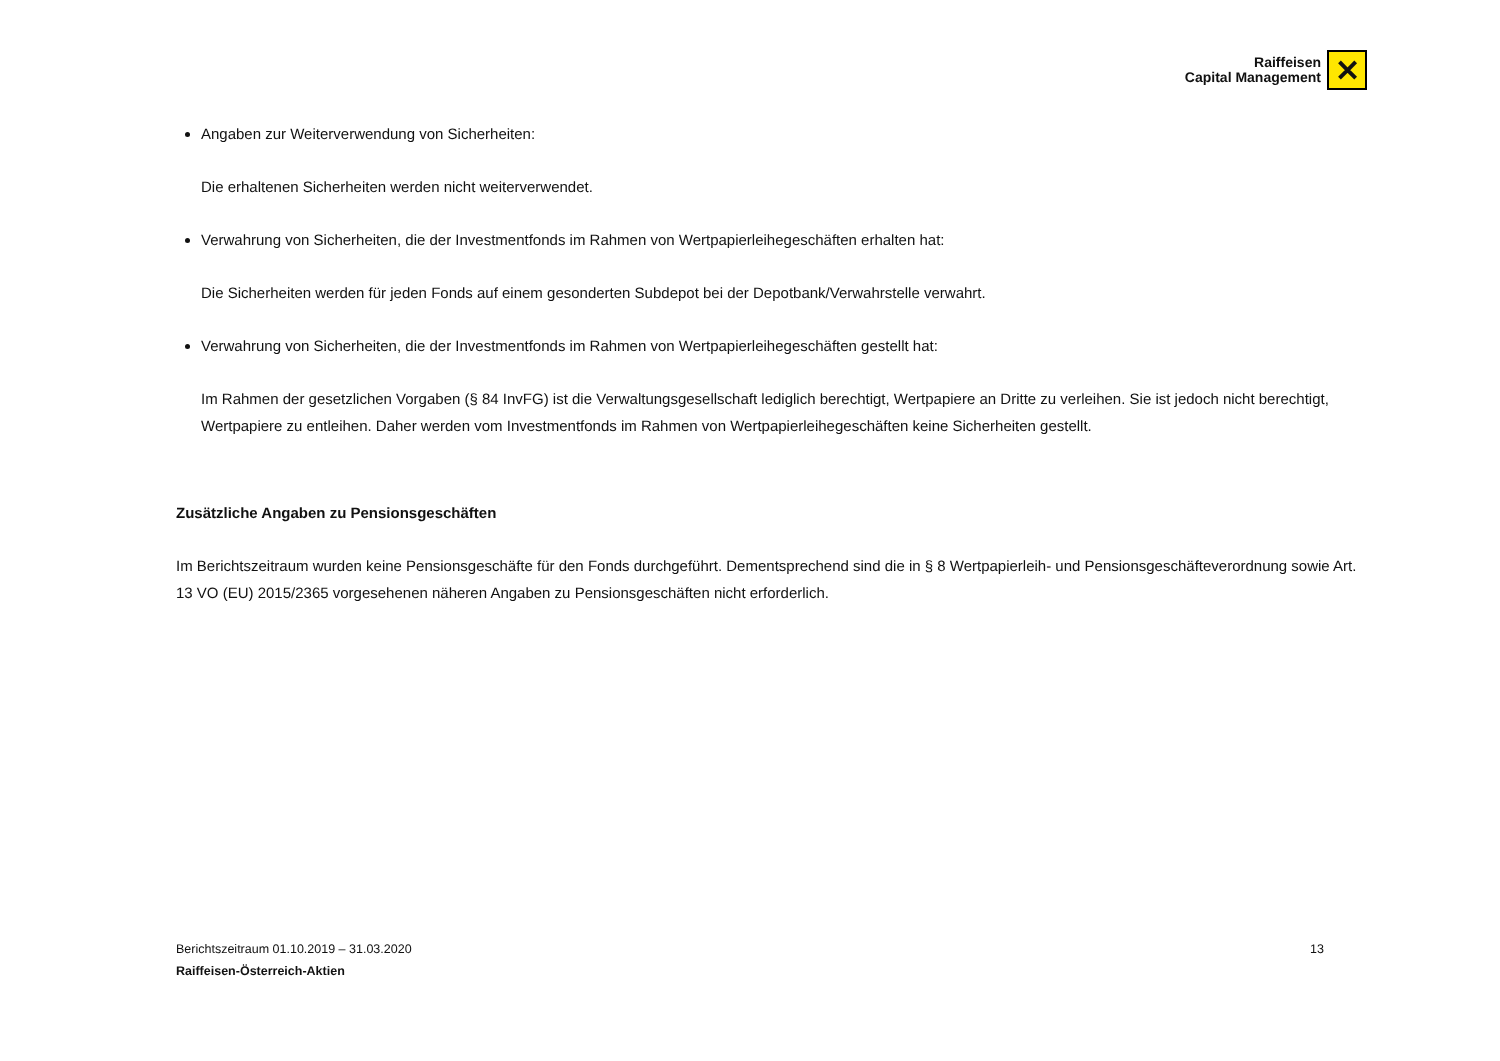Raiffeisen
Capital Management
✕
Angaben zur Weiterverwendung von Sicherheiten:
Die erhaltenen Sicherheiten werden nicht weiterverwendet.
Verwahrung von Sicherheiten, die der Investmentfonds im Rahmen von Wertpapierleihegeschäften erhalten hat:
Die Sicherheiten werden für jeden Fonds auf einem gesonderten Subdepot bei der Depotbank/Verwahrstelle verwahrt.
Verwahrung von Sicherheiten, die der Investmentfonds im Rahmen von Wertpapierleihegeschäften gestellt hat:
Im Rahmen der gesetzlichen Vorgaben (§ 84 InvFG) ist die Verwaltungsgesellschaft lediglich berechtigt, Wertpapiere an Dritte zu verleihen. Sie ist jedoch nicht berechtigt, Wertpapiere zu entleihen. Daher werden vom Investmentfonds im Rahmen von Wertpapierleihegeschäften keine Sicherheiten gestellt.
Zusätzliche Angaben zu Pensionsgeschäften
Im Berichtszeitraum wurden keine Pensionsgeschäfte für den Fonds durchgeführt. Dementsprechend sind die in § 8 Wertpapierleih- und Pensionsgeschäfteverordnung sowie Art. 13 VO (EU) 2015/2365 vorgesehenen näheren Angaben zu Pensionsgeschäften nicht erforderlich.
Berichtszeitraum 01.10.2019 – 31.03.2020
Raiffeisen-Österreich-Aktien
13